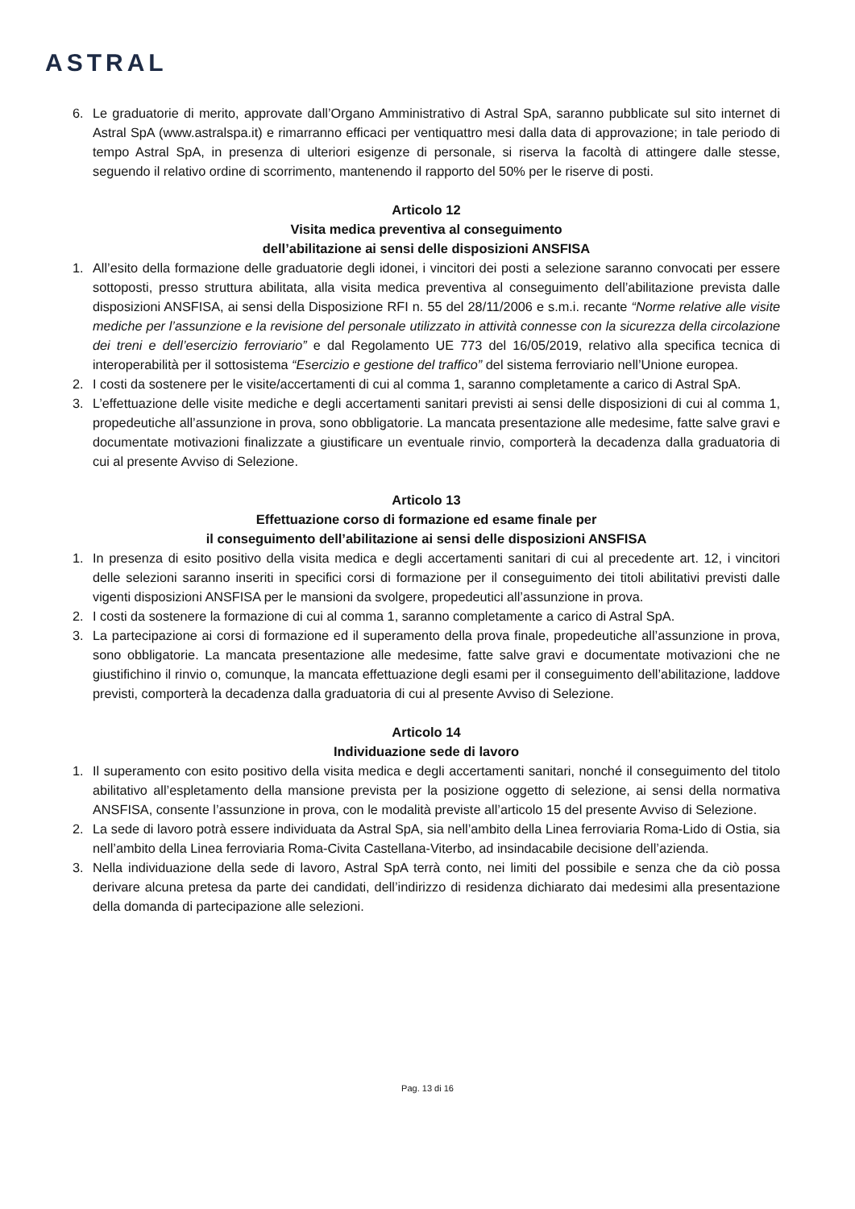ASTRAL
6. Le graduatorie di merito, approvate dall’Organo Amministrativo di Astral SpA, saranno pubblicate sul sito internet di Astral SpA (www.astralspa.it) e rimarranno efficaci per ventiquattro mesi dalla data di approvazione; in tale periodo di tempo Astral SpA, in presenza di ulteriori esigenze di personale, si riserva la facoltà di attingere dalle stesse, seguendo il relativo ordine di scorrimento, mantenendo il rapporto del 50% per le riserve di posti.
Articolo 12
Visita medica preventiva al conseguimento
dell’abilitazione ai sensi delle disposizioni ANSFISA
1. All’esito della formazione delle graduatorie degli idonei, i vincitori dei posti a selezione saranno convocati per essere sottoposti, presso struttura abilitata, alla visita medica preventiva al conseguimento dell’abilitazione prevista dalle disposizioni ANSFISA, ai sensi della Disposizione RFI n. 55 del 28/11/2006 e s.m.i. recante “Norme relative alle visite mediche per l’assunzione e la revisione del personale utilizzato in attività connesse con la sicurezza della circolazione dei treni e dell’esercizio ferroviario” e dal Regolamento UE 773 del 16/05/2019, relativo alla specifica tecnica di interoperabilità per il sottosistema “Esercizio e gestione del traffico” del sistema ferroviario nell’Unione europea.
2. I costi da sostenere per le visite/accertamenti di cui al comma 1, saranno completamente a carico di Astral SpA.
3. L’effettuazione delle visite mediche e degli accertamenti sanitari previsti ai sensi delle disposizioni di cui al comma 1, propedeutiche all’assunzione in prova, sono obbligatorie. La mancata presentazione alle medesime, fatte salve gravi e documentate motivazioni finalizzate a giustificare un eventuale rinvio, comporterà la decadenza dalla graduatoria di cui al presente Avviso di Selezione.
Articolo 13
Effettuazione corso di formazione ed esame finale per
il conseguimento dell’abilitazione ai sensi delle disposizioni ANSFISA
1. In presenza di esito positivo della visita medica e degli accertamenti sanitari di cui al precedente art. 12, i vincitori delle selezioni saranno inseriti in specifici corsi di formazione per il conseguimento dei titoli abilitativi previsti dalle vigenti disposizioni ANSFISA per le mansioni da svolgere, propedeutici all’assunzione in prova.
2. I costi da sostenere la formazione di cui al comma 1, saranno completamente a carico di Astral SpA.
3. La partecipazione ai corsi di formazione ed il superamento della prova finale, propedeutiche all’assunzione in prova, sono obbligatorie. La mancata presentazione alle medesime, fatte salve gravi e documentate motivazioni che ne giustifichino il rinvio o, comunque, la mancata effettuazione degli esami per il conseguimento dell’abilitazione, laddove previsti, comporterà la decadenza dalla graduatoria di cui al presente Avviso di Selezione.
Articolo 14
Individuazione sede di lavoro
1. Il superamento con esito positivo della visita medica e degli accertamenti sanitari, nonché il conseguimento del titolo abilitativo all’espletamento della mansione prevista per la posizione oggetto di selezione, ai sensi della normativa ANSFISA, consente l’assunzione in prova, con le modalità previste all’articolo 15 del presente Avviso di Selezione.
2. La sede di lavoro potrà essere individuata da Astral SpA, sia nell’ambito della Linea ferroviaria Roma-Lido di Ostia, sia nell’ambito della Linea ferroviaria Roma-Civita Castellana-Viterbo, ad insindacabile decisione dell’azienda.
3. Nella individuazione della sede di lavoro, Astral SpA terrà conto, nei limiti del possibile e senza che da ciò possa derivare alcuna pretesa da parte dei candidati, dell’indirizzo di residenza dichiarato dai medesimi alla presentazione della domanda di partecipazione alle selezioni.
Pag. 13 di 16